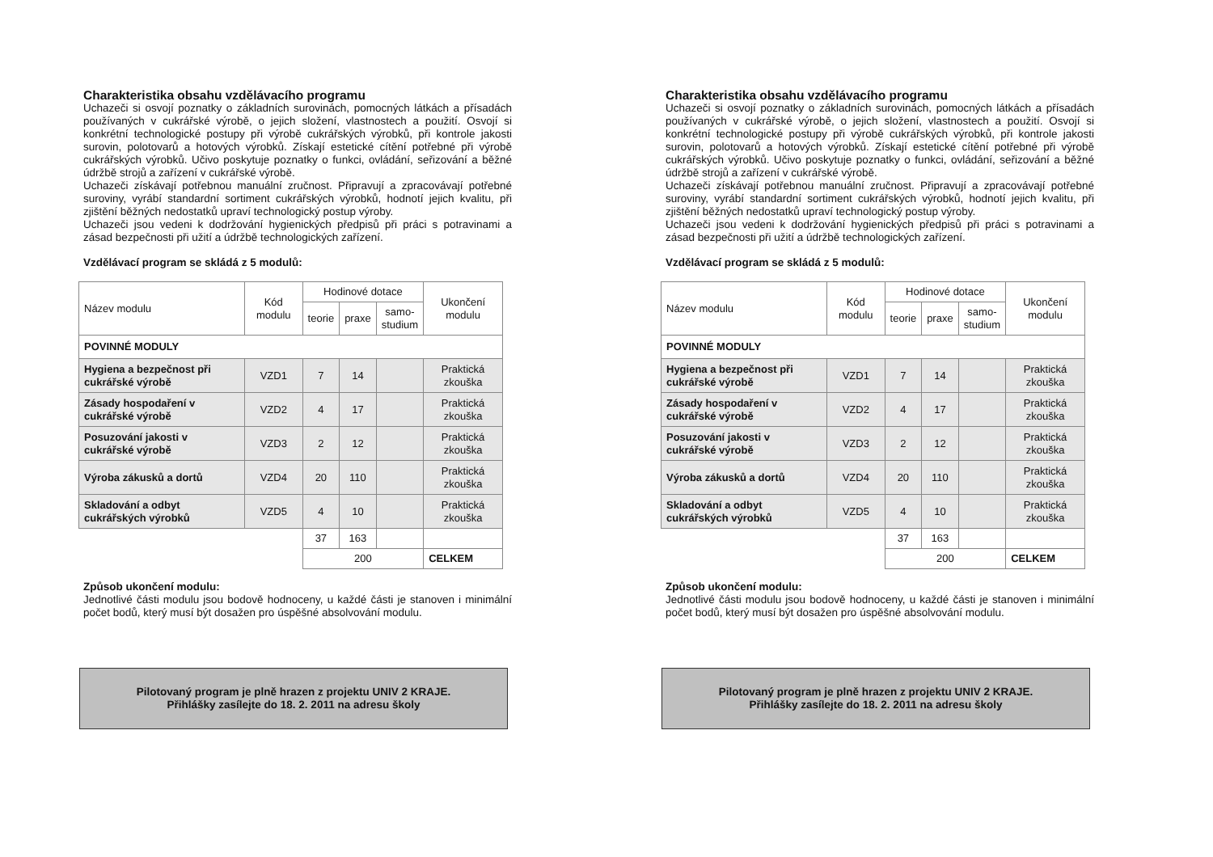Charakteristika obsahu vzdělávacího programu
Uchazeči si osvojí poznatky o základních surovinách, pomocných látkách a přísadách používaných v cukrářské výrobě, o jejich složení, vlastnostech a použití. Osvojí si konkrétní technologické postupy při výrobě cukrářských výrobků, při kontrole jakosti surovin, polotovarů a hotových výrobků. Získají estetické cítění potřebné při výrobě cukrářských výrobků. Učivo poskytuje poznatky o funkci, ovládání, seřizování a běžné údržbě strojů a zařízení v cukrářské výrobě.
Uchazeči získávají potřebnou manuální zručnost. Připravují a zpracovávají potřebné suroviny, vyrábí standardní sortiment cukrářských výrobků, hodnotí jejich kvalitu, při zjištění běžných nedostatků upraví technologický postup výroby.
Uchazeči jsou vedeni k dodržování hygienických předpisů při práci s potravinami a zásad bezpečnosti při užití a údržbě technologických zařízení.
Vzdělávací program se skládá z 5 modulů:
| Název modulu | Kód modulu | Hodinové dotace | | | Ukončení modulu |
| --- | --- | --- | --- | --- | --- |
| | | teorie | praxe | samo- studium | |
| POVINNÉ MODULY | | | | | |
| Hygiena a bezpečnost při cukrářské výrobě | VZD1 | 7 | 14 | | Praktická zkouška |
| Zásady hospodaření v cukrářské výrobě | VZD2 | 4 | 17 | | Praktická zkouška |
| Posuzování jakosti v cukrářské výrobě | VZD3 | 2 | 12 | | Praktická zkouška |
| Výroba zákusků a dortů | VZD4 | 20 | 110 | | Praktická zkouška |
| Skladování a odbyt cukrářských výrobků | VZD5 | 4 | 10 | | Praktická zkouška |
| | | 37 | 163 | | |
| | | 200 | | | CELKEM |
Způsob ukončení modulu:
Jednotlivé části modulu jsou bodově hodnoceny, u každé části je stanoven i minimální počet bodů, který musí být dosažen pro úspěšné absolvování modulu.
Pilotovaný program je plně hrazen z projektu UNIV 2 KRAJE.
Přihlášky zasílejte do 18. 2. 2011 na adresu školy
Charakteristika obsahu vzdělávacího programu
Uchazeči si osvojí poznatky o základních surovinách, pomocných látkách a přísadách používaných v cukrářské výrobě, o jejich složení, vlastnostech a použití. Osvojí si konkrétní technologické postupy při výrobě cukrářských výrobků, při kontrole jakosti surovin, polotovarů a hotových výrobků. Získají estetické cítění potřebné při výrobě cukrářských výrobků. Učivo poskytuje poznatky o funkci, ovládání, seřizování a běžné údržbě strojů a zařízení v cukrářské výrobě.
Uchazeči získávají potřebnou manuální zručnost. Připravují a zpracovávají potřebné suroviny, vyrábí standardní sortiment cukrářských výrobků, hodnotí jejich kvalitu, při zjištění běžných nedostatků upraví technologický postup výroby.
Uchazeči jsou vedeni k dodržování hygienických předpisů při práci s potravinami a zásad bezpečnosti při užití a údržbě technologických zařízení.
Vzdělávací program se skládá z 5 modulů:
| Název modulu | Kód modulu | Hodinové dotace | | | Ukončení modulu |
| --- | --- | --- | --- | --- | --- |
| | | teorie | praxe | samo- studium | |
| POVINNÉ MODULY | | | | | |
| Hygiena a bezpečnost při cukrářské výrobě | VZD1 | 7 | 14 | | Praktická zkouška |
| Zásady hospodaření v cukrářské výrobě | VZD2 | 4 | 17 | | Praktická zkouška |
| Posuzování jakosti v cukrářské výrobě | VZD3 | 2 | 12 | | Praktická zkouška |
| Výroba zákusků a dortů | VZD4 | 20 | 110 | | Praktická zkouška |
| Skladování a odbyt cukrářských výrobků | VZD5 | 4 | 10 | | Praktická zkouška |
| | | 37 | 163 | | |
| | | 200 | | | CELKEM |
Způsob ukončení modulu:
Jednotlivé části modulu jsou bodově hodnoceny, u každé části je stanoven i minimální počet bodů, který musí být dosažen pro úspěšné absolvování modulu.
Pilotovaný program je plně hrazen z projektu UNIV 2 KRAJE.
Přihlášky zasílejte do 18. 2. 2011 na adresu školy